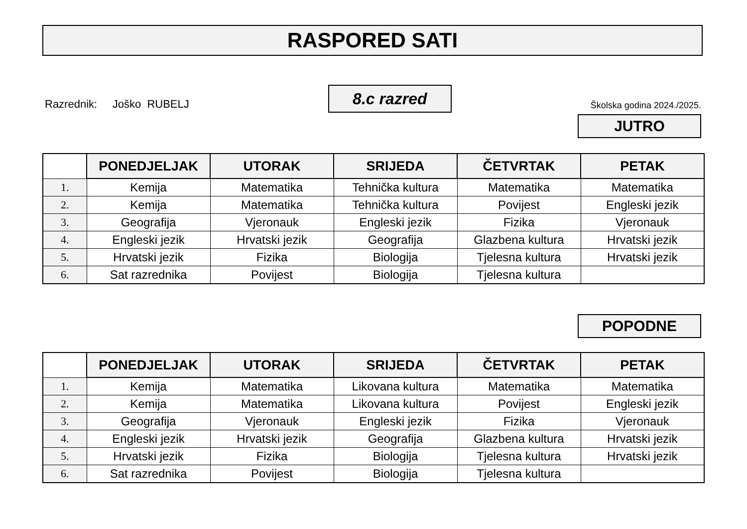RASPORED SATI
Razrednik: Joško RUBELJ
8.c razred
Školska godina 2024./2025.
JUTRO
| | PONEDJELJAK | UTORAK | SRIJEDA | ČETVRTAK | PETAK |
| --- | --- | --- | --- | --- | --- |
| 1. | Kemija | Matematika | Tehnička kultura | Matematika | Matematika |
| 2. | Kemija | Matematika | Tehnička kultura | Povijest | Engleski jezik |
| 3. | Geografija | Vjeronauk | Engleski jezik | Fizika | Vjeronauk |
| 4. | Engleski jezik | Hrvatski jezik | Geografija | Glazbena kultura | Hrvatski jezik |
| 5. | Hrvatski jezik | Fizika | Biologija | Tjelesna kultura | Hrvatski jezik |
| 6. | Sat razrednika | Povijest | Biologija | Tjelesna kultura | |
POPODNE
| | PONEDJELJAK | UTORAK | SRIJEDA | ČETVRTAK | PETAK |
| --- | --- | --- | --- | --- | --- |
| 1. | Kemija | Matematika | Likovana kultura | Matematika | Matematika |
| 2. | Kemija | Matematika | Likovana kultura | Povijest | Engleski jezik |
| 3. | Geografija | Vjeronauk | Engleski jezik | Fizika | Vjeronauk |
| 4. | Engleski jezik | Hrvatski jezik | Geografija | Glazbena kultura | Hrvatski jezik |
| 5. | Hrvatski jezik | Fizika | Biologija | Tjelesna kultura | Hrvatski jezik |
| 6. | Sat razrednika | Povijest | Biologija | Tjelesna kultura | |